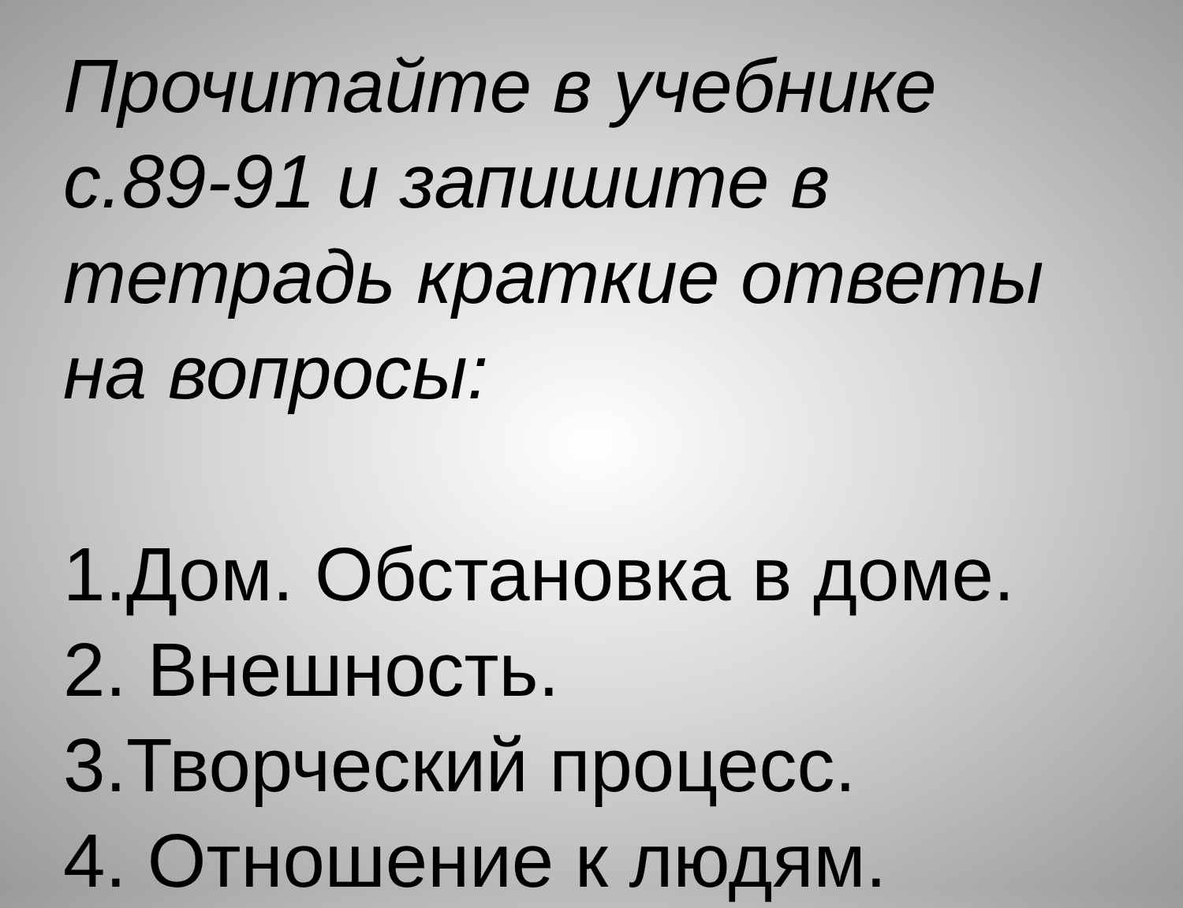Прочитайте в учебнике
с.89-91 и запишите в
тетрадь краткие ответы
на вопросы:
1.Дом. Обстановка в доме.
2. Внешность.
3.Творческий процесс.
4. Отношение к людям.